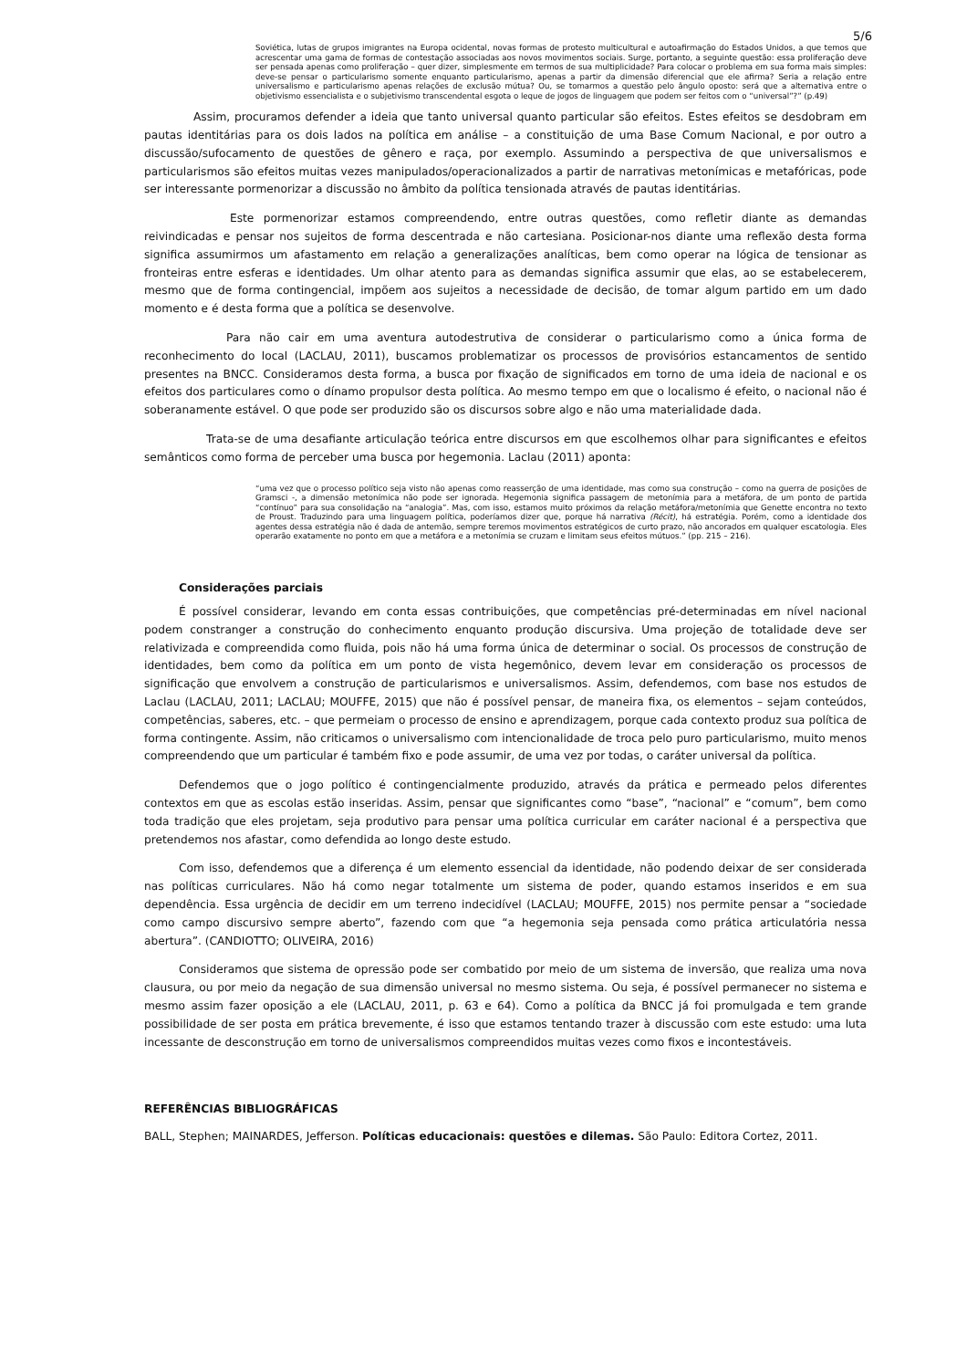5/6
Soviética, lutas de grupos imigrantes na Europa ocidental, novas formas de protesto multicultural e autoafirmação do Estados Unidos, a que temos que acrescentar uma gama de formas de contestação associadas aos novos movimentos sociais. Surge, portanto, a seguinte questão: essa proliferação deve ser pensada apenas como proliferação – quer dizer, simplesmente em termos de sua multiplicidade? Para colocar o problema em sua forma mais simples: deve-se pensar o particularismo somente enquanto particularismo, apenas a partir da dimensão diferencial que ele afirma? Seria a relação entre universalismo e particularismo apenas relações de exclusão mútua? Ou, se tomarmos a questão pelo ângulo oposto: será que a alternativa entre o objetivismo essencialista e o subjetivismo transcendental esgota o leque de jogos de linguagem que podem ser feitos com o “universal”?” (p.49)
Assim, procuramos defender a ideia que tanto universal quanto particular são efeitos. Estes efeitos se desdobram em pautas identitárias para os dois lados na política em análise – a constituição de uma Base Comum Nacional, e por outro a discussão/sufocamento de questões de gênero e raça, por exemplo. Assumindo a perspectiva de que universalismos e particularismos são efeitos muitas vezes manipulados/operacionalizados a partir de narrativas metonímicas e metafóricas, pode ser interessante pormenorizar a discussão no âmbito da política tensionada através de pautas identitárias.
Este pormenorizar estamos compreendendo, entre outras questões, como refletir diante as demandas reivindicadas e pensar nos sujeitos de forma descentrada e não cartesiana. Posicionar-nos diante uma reflexão desta forma significa assumirmos um afastamento em relação a generalizações analíticas, bem como operar na lógica de tensionar as fronteiras entre esferas e identidades. Um olhar atento para as demandas significa assumir que elas, ao se estabelecerem, mesmo que de forma contingencial, impõem aos sujeitos a necessidade de decisão, de tomar algum partido em um dado momento e é desta forma que a política se desenvolve.
Para não cair em uma aventura autodestrutiva de considerar o particularismo como a única forma de reconhecimento do local (LACLAU, 2011), buscamos problematizar os processos de provisórios estancamentos de sentido presentes na BNCC. Consideramos desta forma, a busca por fixação de significados em torno de uma ideia de nacional e os efeitos dos particulares como o dínamo propulsor desta política. Ao mesmo tempo em que o localismo é efeito, o nacional não é soberanamente estável. O que pode ser produzido são os discursos sobre algo e não uma materialidade dada.
Trata-se de uma desafiante articulação teórica entre discursos em que escolhemos olhar para significantes e efeitos semânticos como forma de perceber uma busca por hegemonia. Laclau (2011) aponta:
“uma vez que o processo político seja visto não apenas como reasserção de uma identidade, mas como sua construção – como na guerra de posições de Gramsci -, a dimensão metonímica não pode ser ignorada. Hegemonia significa passagem de metonímia para a metáfora, de um ponto de partida “contínuo” para sua consolidação na “analogia”. Mas, com isso, estamos muito próximos da relação metáfora/metonímia que Genette encontra no texto de Proust. Traduzindo para uma linguagem política, poderíamos dizer que, porque há narrativa (Récit), há estratégia. Porém, como a identidade dos agentes dessa estratégia não é dada de antemão, sempre teremos movimentos estratégicos de curto prazo, não ancorados em qualquer escatologia. Eles operarão exatamente no ponto em que a metáfora e a metonímia se cruzam e limitam seus efeitos mútuos.” (pp. 215 – 216).
Considerações parciais
É possível considerar, levando em conta essas contribuições, que competências pré-determinadas em nível nacional podem constranger a construção do conhecimento enquanto produção discursiva. Uma projeção de totalidade deve ser relativizada e compreendida como fluida, pois não há uma forma única de determinar o social. Os processos de construção de identidades, bem como da política em um ponto de vista hegemônico, devem levar em consideração os processos de significação que envolvem a construção de particularismos e universalismos. Assim, defendemos, com base nos estudos de Laclau (LACLAU, 2011; LACLAU; MOUFFE, 2015) que não é possível pensar, de maneira fixa, os elementos – sejam conteúdos, competências, saberes, etc. – que permeiam o processo de ensino e aprendizagem, porque cada contexto produz sua política de forma contingente. Assim, não criticamos o universalismo com intencionalidade de troca pelo puro particularismo, muito menos compreendendo que um particular é também fixo e pode assumir, de uma vez por todas, o caráter universal da política.
Defendemos que o jogo político é contingencialmente produzido, através da prática e permeado pelos diferentes contextos em que as escolas estão inseridas. Assim, pensar que significantes como “base”, “nacional” e “comum”, bem como toda tradição que eles projetam, seja produtivo para pensar uma política curricular em caráter nacional é a perspectiva que pretendemos nos afastar, como defendida ao longo deste estudo.
Com isso, defendemos que a diferença é um elemento essencial da identidade, não podendo deixar de ser considerada nas políticas curriculares. Não há como negar totalmente um sistema de poder, quando estamos inseridos e em sua dependência. Essa urgência de decidir em um terreno indecidível (LACLAU; MOUFFE, 2015) nos permite pensar a “sociedade como campo discursivo sempre aberto”, fazendo com que “a hegemonia seja pensada como prática articulatória nessa abertura”. (CANDIOTTO; OLIVEIRA, 2016)
Consideramos que sistema de opressão pode ser combatido por meio de um sistema de inversão, que realiza uma nova clausura, ou por meio da negação de sua dimensão universal no mesmo sistema. Ou seja, é possível permanecer no sistema e mesmo assim fazer oposição a ele (LACLAU, 2011, p. 63 e 64). Como a política da BNCC já foi promulgada e tem grande possibilidade de ser posta em prática brevemente, é isso que estamos tentando trazer à discussão com este estudo: uma luta incessante de desconstrução em torno de universalismos compreendidos muitas vezes como fixos e incontestáveis.
REFERÊNCIAS BIBLIOGRÁFICAS
BALL, Stephen; MAINARDES, Jefferson. Políticas educacionais: questões e dilemas. São Paulo: Editora Cortez, 2011.